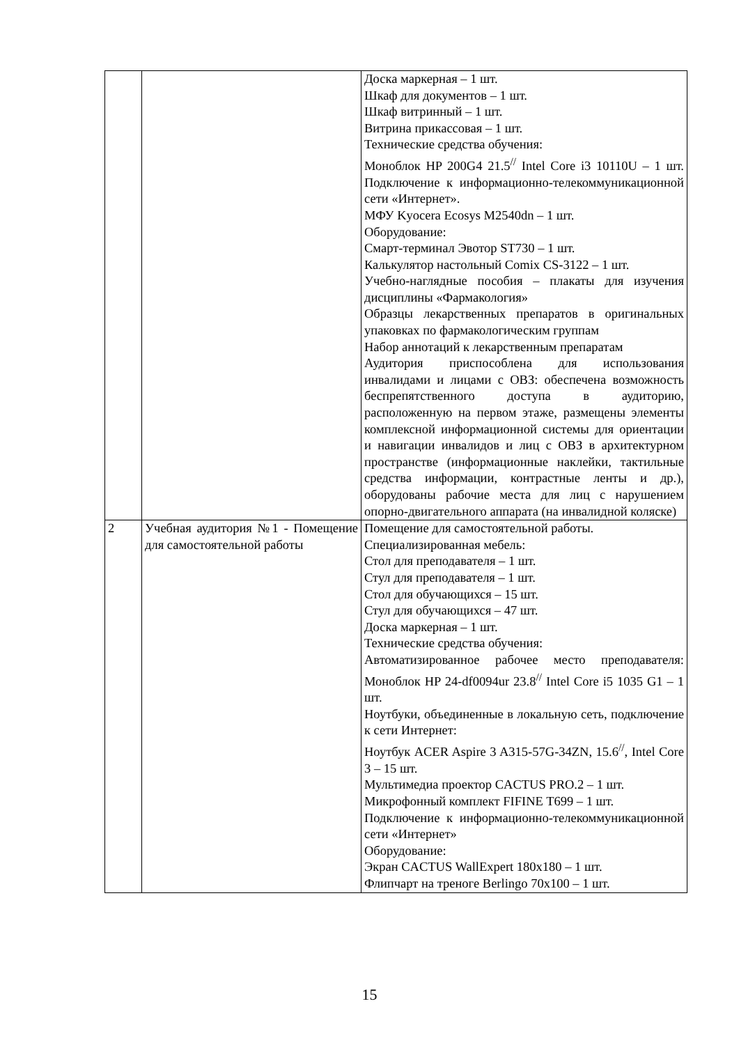| | | Доска маркерная – 1 шт. Шкаф для документов – 1 шт. Шкаф витринный – 1 шт. Витрина прикассовая – 1 шт. Технические средства обучения: Моноблок HP 200G4 21.5<sup>//</sup> Intel Core i3 10110U – 1 шт. Подключение к информационно-телекоммуникационной сети «Интернет». МФУ Kyocera Ecosys M2540dn – 1 шт. Оборудование: Смарт-терминал Эвотор ST730 – 1 шт. Калькулятор настольный Comix CS-3122 – 1 шт. Учебно-наглядные пособия – плакаты для изучения дисциплины «Фармакология» Образцы лекарственных препаратов в оригинальных упаковках по фармакологическим группам Набор аннотаций к лекарственным препаратам Аудитория приспособлена для использования инвалидами и лицами с ОВЗ: обеспечена возможность беспрепятственного доступа в аудиторию, расположенную на первом этаже, размещены элементы комплексной информационной системы для ориентации и навигации инвалидов и лиц с ОВЗ в архитектурном пространстве (информационные наклейки, тактильные средства информации, контрастные ленты и др.), оборудованы рабочие места для лиц с нарушением опорно-двигательного аппарата (на инвалидной коляске) |
| 2 | Учебная аудитория №1 - Помещение для самостоятельной работы | Помещение для самостоятельной работы. Специализированная мебель: Стол для преподавателя – 1 шт. Стул для преподавателя – 1 шт. Стол для обучающихся – 15 шт. Стул для обучающихся – 47 шт. Доска маркерная – 1 шт. Технические средства обучения: Автоматизированное рабочее место преподавателя: Моноблок HP 24-df0094ur 23.8<sup>//</sup> Intel Core i5 1035 G1 – 1 шт. Ноутбуки, объединенные в локальную сеть, подключение к сети Интернет: Ноутбук ACER Aspire 3 A315-57G-34ZN, 15.6<sup>//</sup>, Intel Core 3 – 15 шт. Мультимедиа проектор CACTUS PRO.2 – 1 шт. Микрофонный комплект FIFINE T699 – 1 шт. Подключение к информационно-телекоммуникационной сети «Интернет» Оборудование: Экран CACTUS WallExpert 180x180 – 1 шт. Флипчарт на треноге Berlingo 70x100 – 1 шт. |
15